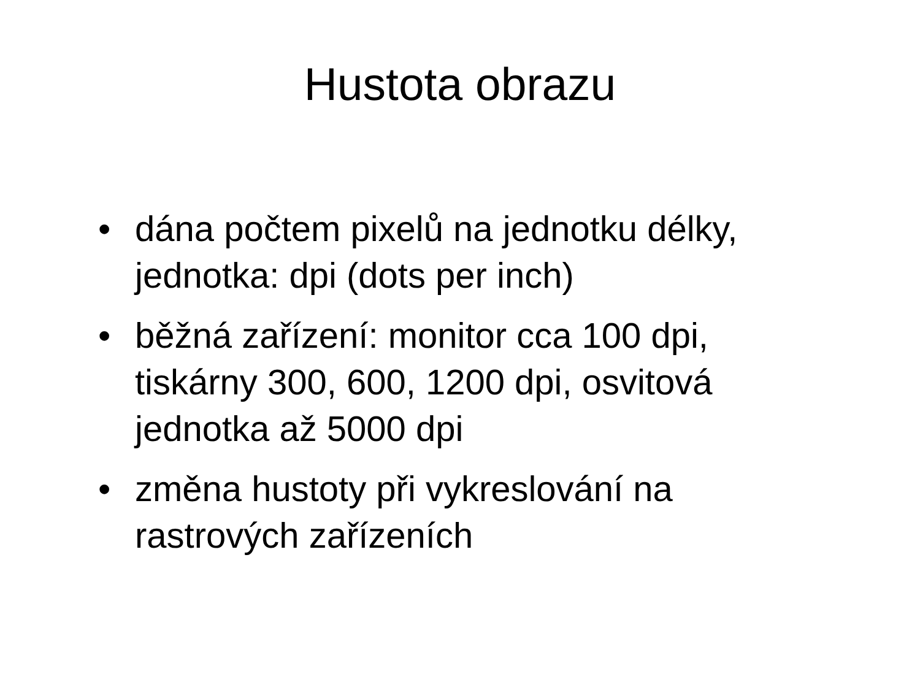Hustota obrazu
• dána počtem pixelů na jednotku délky, jednotka: dpi (dots per inch)
• běžná zařízení: monitor cca 100 dpi, tiskárny 300, 600, 1200 dpi, osvitová jednotka až 5000 dpi
• změna hustoty při vykreslování na rastrových zařízeních